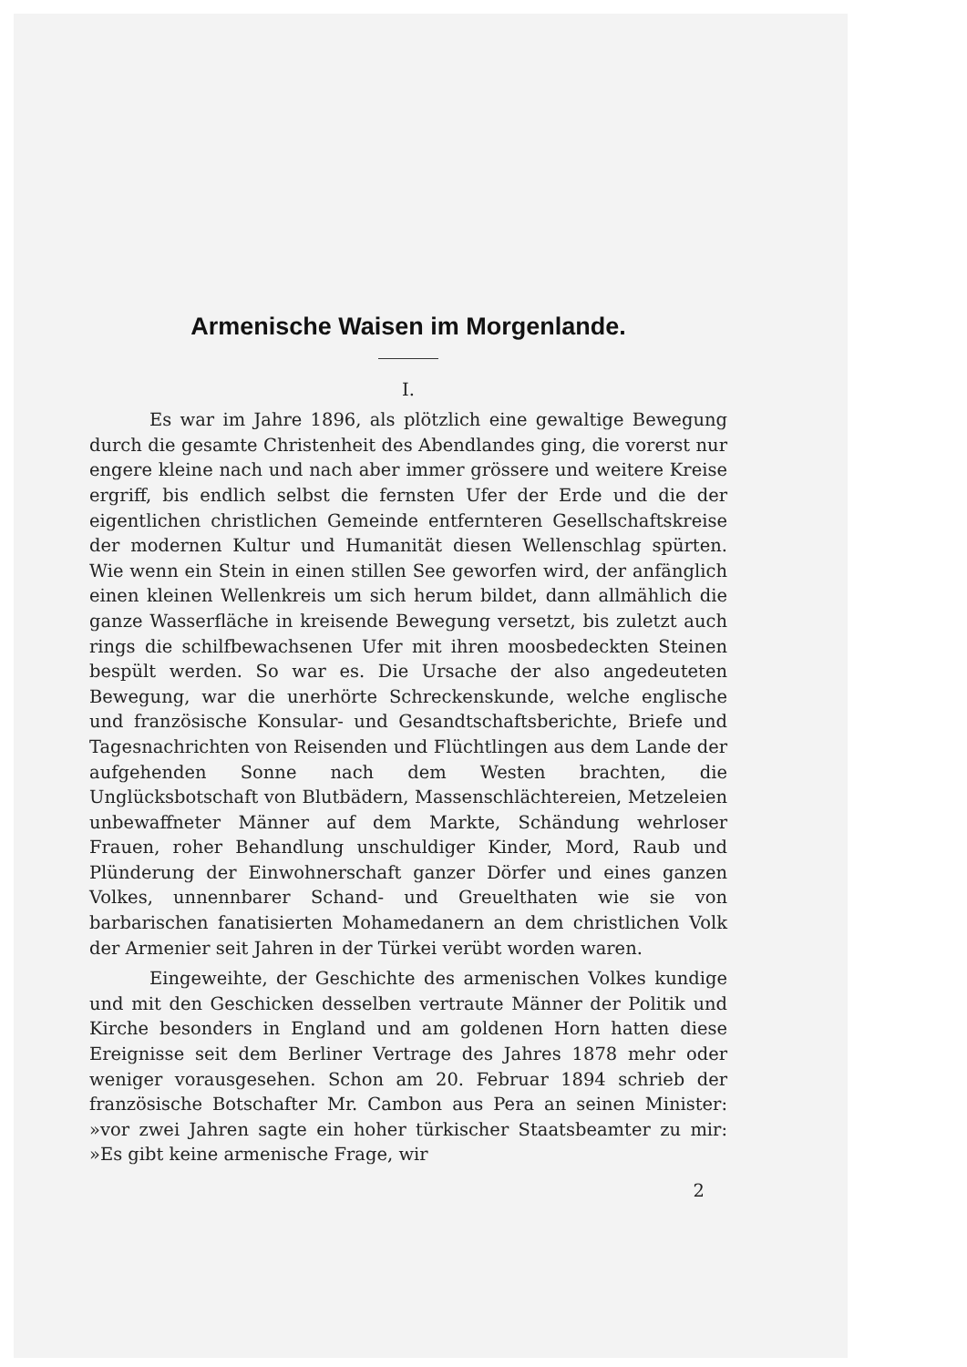Armenische Waisen im Morgenlande.
I.
Es war im Jahre 1896, als plötzlich eine gewaltige Bewegung durch die gesamte Christenheit des Abendlandes ging, die vorerst nur engere kleine nach und nach aber immer grössere und weitere Kreise ergriff, bis endlich selbst die fernsten Ufer der Erde und die der eigentlichen christlichen Gemeinde entfernteren Gesellschaftskreise der modernen Kultur und Humanität diesen Wellenschlag spürten. Wie wenn ein Stein in einen stillen See geworfen wird, der anfänglich einen kleinen Wellenkreis um sich herum bildet, dann allmählich die ganze Wasserfläche in kreisende Bewegung versetzt, bis zuletzt auch rings die schilfbewachsenen Ufer mit ihren moosbedeckten Steinen bespült werden. So war es. Die Ursache der also angedeuteten Bewegung, war die unerhörte Schreckenskunde, welche englische und französische Konsular- und Gesandtschaftsberichte, Briefe und Tagesnachrichten von Reisenden und Flüchtlingen aus dem Lande der aufgehenden Sonne nach dem Westen brachten, die Unglücksbotschaft von Blutbädern, Massenschlächtereien, Metzeleien unbewaffneter Männer auf dem Markte, Schändung wehrloser Frauen, roher Behandlung unschuldiger Kinder, Mord, Raub und Plünderung der Einwohnerschaft ganzer Dörfer und eines ganzen Volkes, unnennbarer Schand- und Greuelthaten wie sie von barbarischen fanatisierten Mohamedanern an dem christlichen Volk der Armenier seit Jahren in der Türkei verübt worden waren.
Eingeweihte, der Geschichte des armenischen Volkes kundige und mit den Geschicken desselben vertraute Männer der Politik und Kirche besonders in England und am goldenen Horn hatten diese Ereignisse seit dem Berliner Vertrage des Jahres 1878 mehr oder weniger vorausgesehen. Schon am 20. Februar 1894 schrieb der französische Botschafter Mr. Cambon aus Pera an seinen Minister: »vor zwei Jahren sagte ein hoher türkischer Staatsbeamter zu mir: »Es gibt keine armenische Frage, wir
2